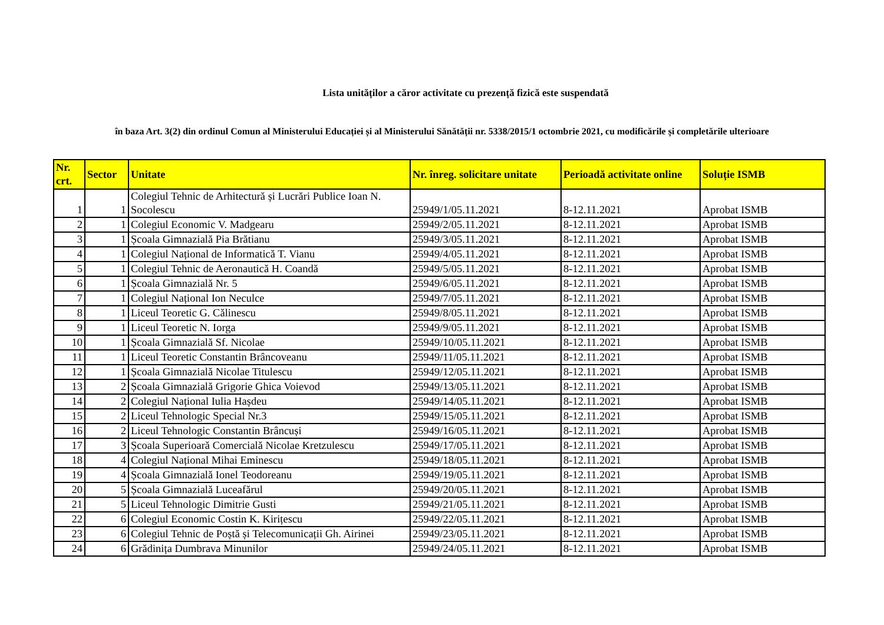Lista unităților a căror activitate cu prezență fizică este suspendată
în baza Art. 3(2) din ordinul Comun al Ministerului Educației și al Ministerului Sănătății nr. 5338/2015/1 octombrie 2021, cu modificările și completările ulterioare
| Nr. crt. | Sector | Unitate | Nr. înreg. solicitare unitate | Perioadă activitate online | Soluție ISMB |
| --- | --- | --- | --- | --- | --- |
| 1 | 1 | Colegiul Tehnic de Arhitectură și Lucrări Publice Ioan N. Socolescu | 25949/1/05.11.2021 | 8-12.11.2021 | Aprobat ISMB |
| 2 | 1 | Colegiul Economic V. Madgearu | 25949/2/05.11.2021 | 8-12.11.2021 | Aprobat ISMB |
| 3 | 1 | Școala Gimnazială Pia Brătianu | 25949/3/05.11.2021 | 8-12.11.2021 | Aprobat ISMB |
| 4 | 1 | Colegiul Național de Informatică T. Vianu | 25949/4/05.11.2021 | 8-12.11.2021 | Aprobat ISMB |
| 5 | 1 | Colegiul Tehnic de Aeronautică H. Coandă | 25949/5/05.11.2021 | 8-12.11.2021 | Aprobat ISMB |
| 6 | 1 | Școala Gimnazială Nr. 5 | 25949/6/05.11.2021 | 8-12.11.2021 | Aprobat ISMB |
| 7 | 1 | Colegiul Național Ion Neculce | 25949/7/05.11.2021 | 8-12.11.2021 | Aprobat ISMB |
| 8 | 1 | Liceul Teoretic G. Călinescu | 25949/8/05.11.2021 | 8-12.11.2021 | Aprobat ISMB |
| 9 | 1 | Liceul Teoretic N. Iorga | 25949/9/05.11.2021 | 8-12.11.2021 | Aprobat ISMB |
| 10 | 1 | Școala Gimnazială Sf. Nicolae | 25949/10/05.11.2021 | 8-12.11.2021 | Aprobat ISMB |
| 11 | 1 | Liceul Teoretic Constantin Brâncoveanu | 25949/11/05.11.2021 | 8-12.11.2021 | Aprobat ISMB |
| 12 | 1 | Școala Gimnazială Nicolae Titulescu | 25949/12/05.11.2021 | 8-12.11.2021 | Aprobat ISMB |
| 13 | 2 | Școala Gimnazială Grigorie Ghica Voievod | 25949/13/05.11.2021 | 8-12.11.2021 | Aprobat ISMB |
| 14 | 2 | Colegiul Național Iulia Hașdeu | 25949/14/05.11.2021 | 8-12.11.2021 | Aprobat ISMB |
| 15 | 2 | Liceul Tehnologic Special Nr.3 | 25949/15/05.11.2021 | 8-12.11.2021 | Aprobat ISMB |
| 16 | 2 | Liceul Tehnologic Constantin Brâncuși | 25949/16/05.11.2021 | 8-12.11.2021 | Aprobat ISMB |
| 17 | 3 | Școala Superioară Comercială Nicolae Kretzulescu | 25949/17/05.11.2021 | 8-12.11.2021 | Aprobat ISMB |
| 18 | 4 | Colegiul Național Mihai Eminescu | 25949/18/05.11.2021 | 8-12.11.2021 | Aprobat ISMB |
| 19 | 4 | Școala Gimnazială Ionel Teodoreanu | 25949/19/05.11.2021 | 8-12.11.2021 | Aprobat ISMB |
| 20 | 5 | Școala Gimnazială Luceafărul | 25949/20/05.11.2021 | 8-12.11.2021 | Aprobat ISMB |
| 21 | 5 | Liceul Tehnologic Dimitrie Gusti | 25949/21/05.11.2021 | 8-12.11.2021 | Aprobat ISMB |
| 22 | 6 | Colegiul Economic Costin K. Kirițescu | 25949/22/05.11.2021 | 8-12.11.2021 | Aprobat ISMB |
| 23 | 6 | Colegiul Tehnic de Poștă și Telecomunicații Gh. Airinei | 25949/23/05.11.2021 | 8-12.11.2021 | Aprobat ISMB |
| 24 | 6 | Grădinița Dumbrava Minunilor | 25949/24/05.11.2021 | 8-12.11.2021 | Aprobat ISMB |